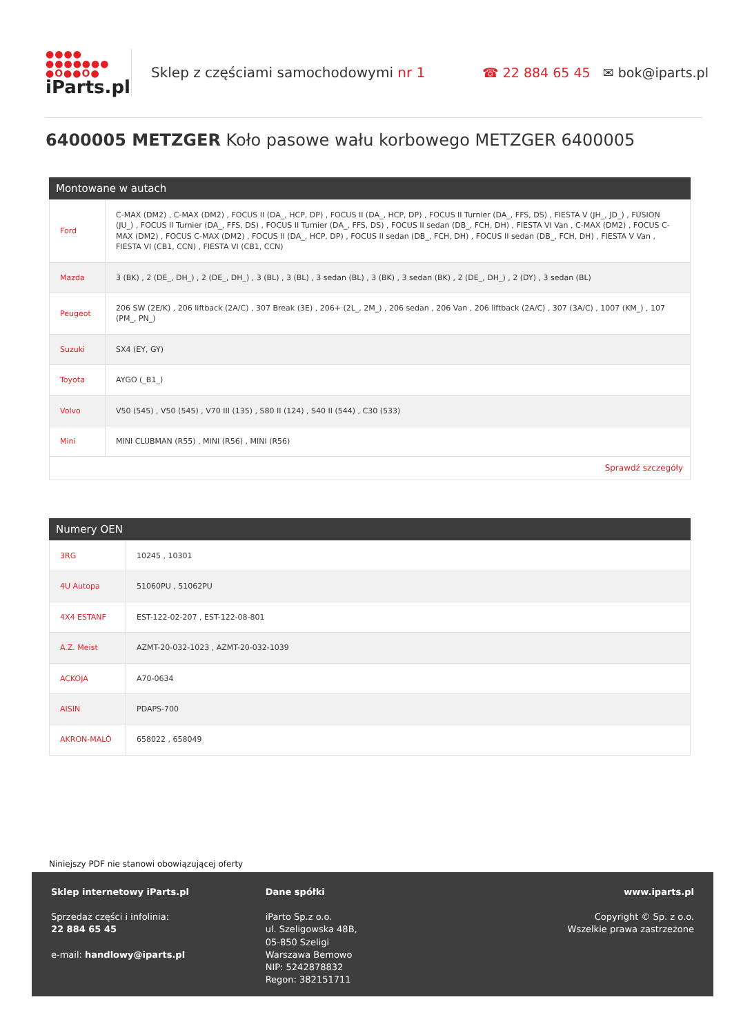●●●● ●●●●●●● ●O●●O●
iParts.pl
Sklep z częściami samochodowymi nr 1
☎ 22 884 65 45 ✉ bok@iparts.pl
6400005 METZGER Koło pasowe wału korbowego METZGER 6400005
Montowane w autach
| Ford | C-MAX (DM2) , C-MAX (DM2) , FOCUS II (DA_, HCP, DP) , FOCUS II (DA_, HCP, DP) , FOCUS II Turnier (DA_, FFS, DS) , FIESTA V (JH_, JD_) , FUSION (JU_) , FOCUS II Turnier (DA_, FFS, DS) , FOCUS II Turnier (DA_, FFS, DS) , FOCUS II sedan (DB_, FCH, DH) , FIESTA VI Van , C-MAX (DM2) , FOCUS C-MAX (DM2) , FOCUS C-MAX (DM2) , FOCUS II (DA_, HCP, DP) , FOCUS II sedan (DB_, FCH, DH) , FOCUS II sedan (DB_, FCH, DH) , FIESTA V Van , FIESTA VI (CB1, CCN) , FIESTA VI (CB1, CCN) |
| Mazda | 3 (BK) , 2 (DE_, DH_) , 2 (DE_, DH_) , 3 (BL) , 3 (BL) , 3 sedan (BL) , 3 (BK) , 3 sedan (BK) , 2 (DE_, DH_) , 2 (DY) , 3 sedan (BL) |
| Peugeot | 206 SW (2E/K) , 206 liftback (2A/C) , 307 Break (3E) , 206+ (2L_, 2M_) , 206 sedan , 206 Van , 206 liftback (2A/C) , 307 (3A/C) , 1007 (KM_) , 107 (PM_, PN_) |
| Suzuki | SX4 (EY, GY) |
| Toyota | AYGO (_B1_) |
| Volvo | V50 (545) , V50 (545) , V70 III (135) , S80 II (124) , S40 II (544) , C30 (533) |
| Mini | MINI CLUBMAN (R55) , MINI (R56) , MINI (R56) |
| Sprawdź szczegóły | |
Numery OEN
| 3RG | 10245 , 10301 |
| 4U Autopa | 51060PU , 51062PU |
| 4X4 ESTANF | EST-122-02-207 , EST-122-08-801 |
| A.Z. Meist | AZMT-20-032-1023 , AZMT-20-032-1039 |
| ACKOJA | A70-0634 |
| AISIN | PDAPS-700 |
| AKRON-MALÒ | 658022 , 658049 |
Niniejszy PDF nie stanowi obowiązującej oferty
Sklep internetowy iParts.pl
Sprzedaż części i infolinia:
22 884 65 45
e-mail: handlowy@iparts.pl
Dane spółki
iParto Sp.z o.o.
ul. Szeligowska 48B,
05-850 Szeligi
Warszawa Bemowo
NIP: 5242878832
Regon: 382151711
www.iparts.pl
Copyright © Sp. z o.o.
Wszelkie prawa zastrzeżone